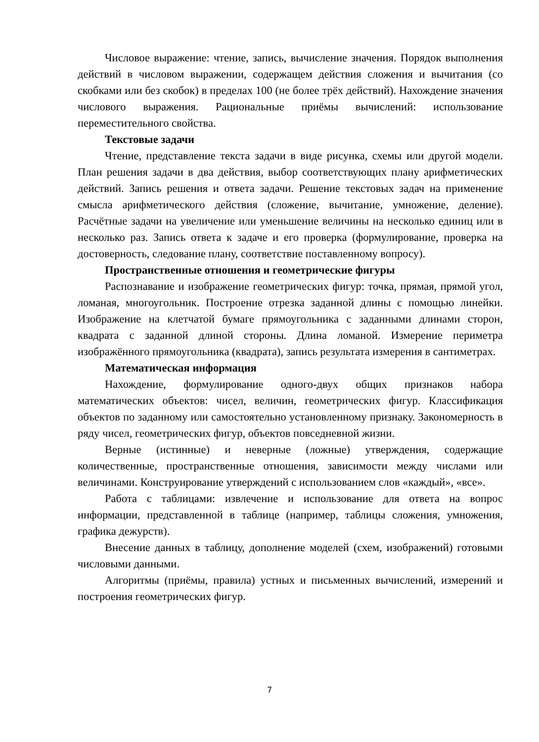Числовое выражение: чтение, запись, вычисление значения. Порядок выполнения действий в числовом выражении, содержащем действия сложения и вычитания (со скобками или без скобок) в пределах 100 (не более трёх действий). Нахождение значения числового выражения. Рациональные приёмы вычислений: использование переместительного свойства.
Текстовые задачи
Чтение, представление текста задачи в виде рисунка, схемы или другой модели. План решения задачи в два действия, выбор соответствующих плану арифметических действий. Запись решения и ответа задачи. Решение текстовых задач на применение смысла арифметического действия (сложение, вычитание, умножение, деление). Расчётные задачи на увеличение или уменьшение величины на несколько единиц или в несколько раз. Запись ответа к задаче и его проверка (формулирование, проверка на достоверность, следование плану, соответствие поставленному вопросу).
Пространственные отношения и геометрические фигуры
Распознавание и изображение геометрических фигур: точка, прямая, прямой угол, ломаная, многоугольник. Построение отрезка заданной длины с помощью линейки. Изображение на клетчатой бумаге прямоугольника с заданными длинами сторон, квадрата с заданной длиной стороны. Длина ломаной. Измерение периметра изображённого прямоугольника (квадрата), запись результата измерения в сантиметрах.
Математическая информация
Нахождение, формулирование одного-двух общих признаков набора математических объектов: чисел, величин, геометрических фигур. Классификация объектов по заданному или самостоятельно установленному признаку. Закономерность в ряду чисел, геометрических фигур, объектов повседневной жизни.
Верные (истинные) и неверные (ложные) утверждения, содержащие количественные, пространственные отношения, зависимости между числами или величинами. Конструирование утверждений с использованием слов «каждый», «все».
Работа с таблицами: извлечение и использование для ответа на вопрос информации, представленной в таблице (например, таблицы сложения, умножения, графика дежурств).
Внесение данных в таблицу, дополнение моделей (схем, изображений) готовыми числовыми данными.
Алгоритмы (приёмы, правила) устных и письменных вычислений, измерений и построения геометрических фигур.
7